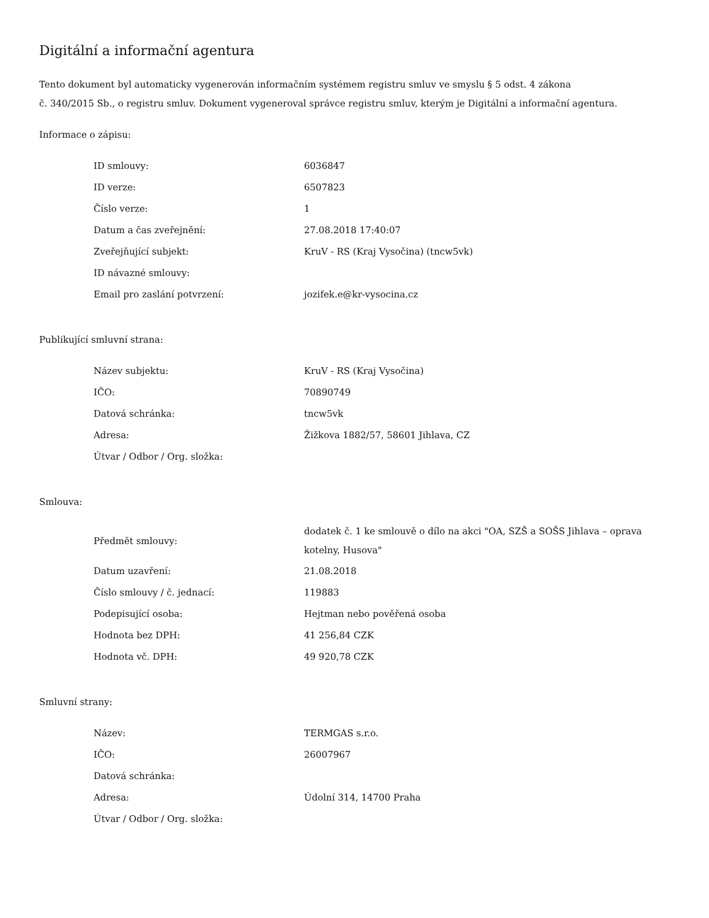Digitální a informační agentura
Tento dokument byl automaticky vygenerován informačním systémem registru smluv ve smyslu § 5 odst. 4 zákona
č. 340/2015 Sb., o registru smluv. Dokument vygeneroval správce registru smluv, kterým je Digitální a informační agentura.
Informace o zápisu:
| ID smlouvy: | 6036847 |
| ID verze: | 6507823 |
| Číslo verze: | 1 |
| Datum a čas zveřejnění: | 27.08.2018 17:40:07 |
| Zveřejňující subjekt: | KruV - RS (Kraj Vysočina) (tncw5vk) |
| ID návazné smlouvy: | |
| Email pro zaslání potvrzení: | jozifek.e@kr-vysocina.cz |
Publikující smluvní strana:
| Název subjektu: | KruV - RS (Kraj Vysočina) |
| IČO: | 70890749 |
| Datová schránka: | tncw5vk |
| Adresa: | Žižkova 1882/57, 58601 Jihlava, CZ |
| Útvar / Odbor / Org. složka: | |
Smlouva:
| Předmět smlouvy: | dodatek č. 1 ke smlouvě o dílo na akci "OA, SZŠ a SOŠS Jihlava – oprava kotelny, Husova" |
| Datum uzavření: | 21.08.2018 |
| Číslo smlouvy / č. jednací: | 119883 |
| Podepisující osoba: | Hejtman nebo pověřená osoba |
| Hodnota bez DPH: | 41 256,84 CZK |
| Hodnota vč. DPH: | 49 920,78 CZK |
Smluvní strany:
| Název: | TERMGAS s.r.o. |
| IČO: | 26007967 |
| Datová schránka: | |
| Adresa: | Údolní 314, 14700 Praha |
| Útvar / Odbor / Org. složka: | |